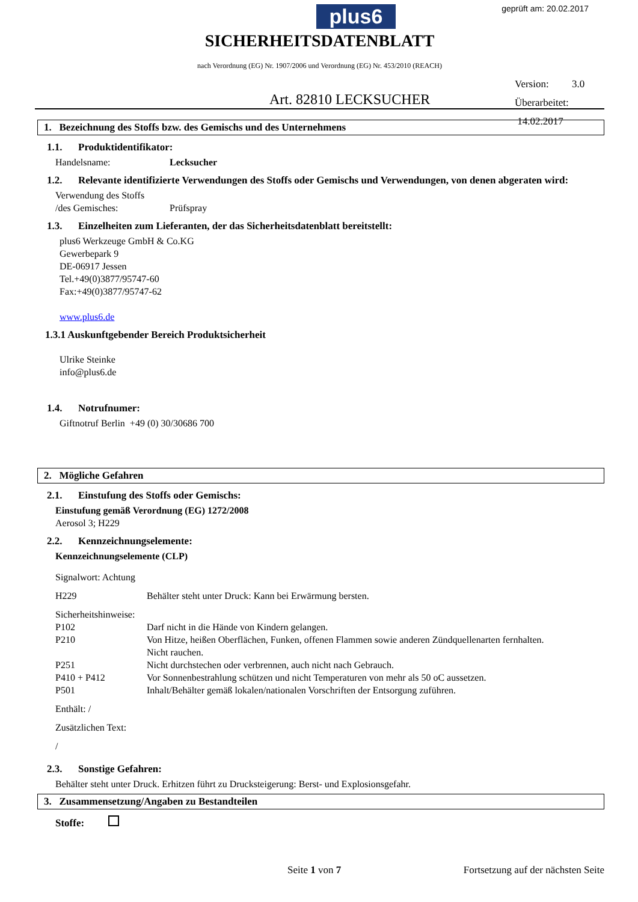plus6 geprüft am: 20.02.2017
SICHERHEITSDATENBLATT
nach Verordnung (EG) Nr. 1907/2006 und Verordnung (EG) Nr. 453/2010 (REACH)
Version: 3.0
Überarbeitet: 14.02.2017
Art. 82810 LECKSUCHER
1. Bezeichnung des Stoffs bzw. des Gemischs und des Unternehmens
1.1. Produktidentifikator:
Handelsname: Lecksucher
1.2. Relevante identifizierte Verwendungen des Stoffs oder Gemischs und Verwendungen, von denen abgeraten wird:
Verwendung des Stoffs
/des Gemisches: Prüfspray
1.3. Einzelheiten zum Lieferanten, der das Sicherheitsdatenblatt bereitstellt:
plus6 Werkzeuge GmbH & Co.KG
Gewerbepark 9
DE-06917 Jessen
Tel.+49(0)3877/95747-60
Fax:+49(0)3877/95747-62
www.plus6.de
1.3.1 Auskunftgebender Bereich Produktsicherheit
Ulrike Steinke
info@plus6.de
1.4. Notrufnumer:
Giftnotruf Berlin +49 (0) 30/30686 700
2. Mögliche Gefahren
2.1. Einstufung des Stoffs oder Gemischs:
Einstufung gemäß Verordnung (EG) 1272/2008
Aerosol 3; H229
2.2. Kennzeichnungselemente:
Kennzeichnungselemente (CLP)
Signalwort: Achtung
H229 Behälter steht unter Druck: Kann bei Erwärmung bersten.
Sicherheitshinweise:
P102 Darf nicht in die Hände von Kindern gelangen.
P210 Von Hitze, heißen Oberflächen, Funken, offenen Flammen sowie anderen Zündquellenarten fernhalten.
Nicht rauchen.
P251 Nicht durchstechen oder verbrennen, auch nicht nach Gebrauch.
P410 + P412 Vor Sonnenbestrahlung schützen und nicht Temperaturen von mehr als 50 oC aussetzen.
P501 Inhalt/Behälter gemäß lokalen/nationalen Vorschriften der Entsorgung zuführen.
Enthält: /
Zusätzlichen Text:
/
2.3. Sonstige Gefahren:
Behälter steht unter Druck. Erhitzen führt zu Drucksteigerung: Berst- und Explosionsgefahr.
3. Zusammensetzung/Angaben zu Bestandteilen
Stoffe:
Seite 1 von 7 Fortsetzung auf der nächsten Seite